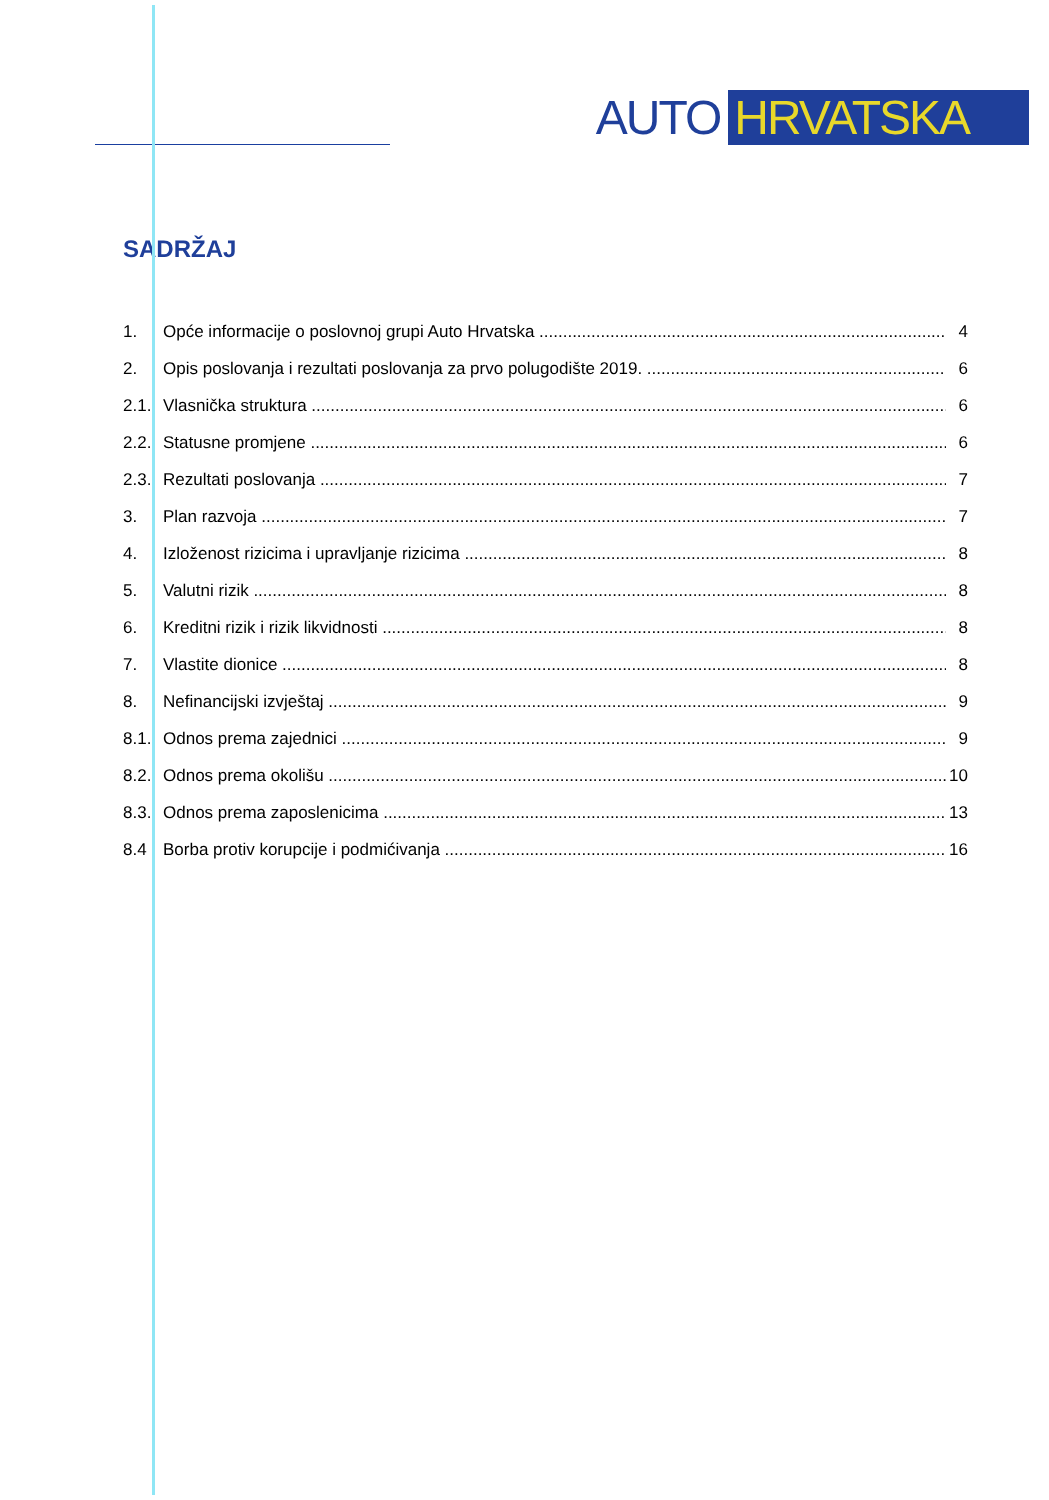AUTO HRVATSKA
SADRŽAJ
1. Opće informacije o poslovnoj grupi Auto Hrvatska 4
2. Opis poslovanja i rezultati poslovanja za prvo polugodište 2019. 6
2.1. Vlasnička struktura 6
2.2. Statusne promjene 6
2.3. Rezultati poslovanja 7
3. Plan razvoja 7
4. Izloženost rizicima i upravljanje rizicima 8
5. Valutni rizik 8
6. Kreditni rizik i rizik likvidnosti 8
7. Vlastite dionice 8
8. Nefinancijski izvještaj 9
8.1. Odnos prema zajednici 9
8.2. Odnos prema okolišu 10
8.3. Odnos prema zaposlenicima 13
8.4 Borba protiv korupcije i podmićivanja 16